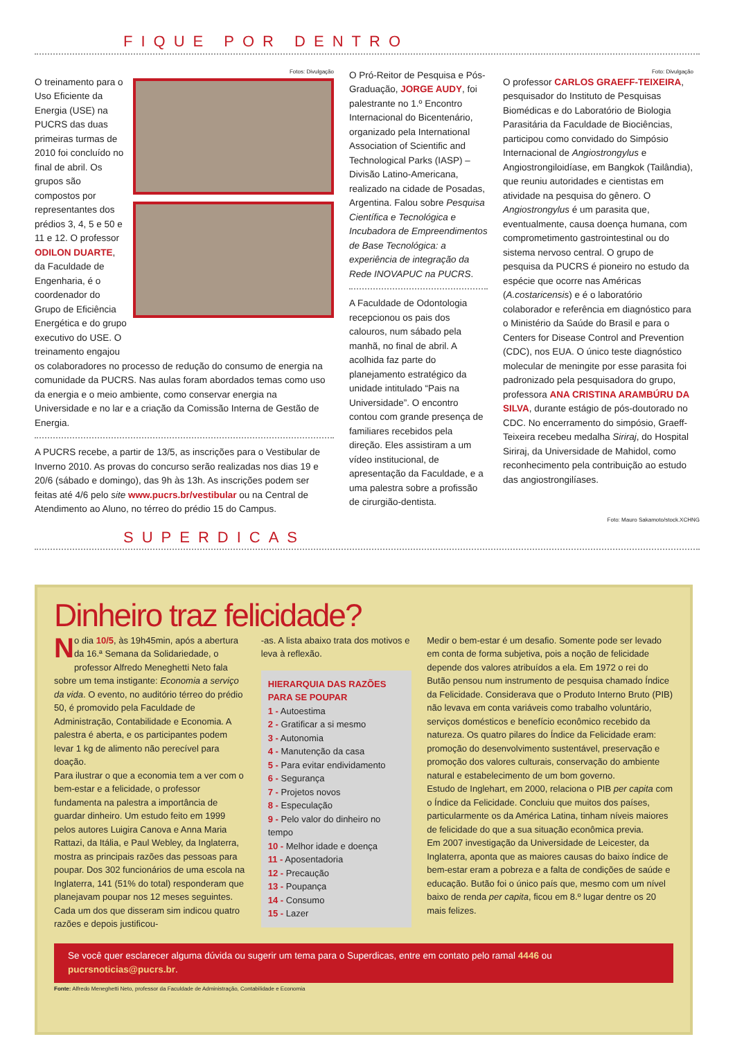FIQUE POR DENTRO
Fotos: Divulgação
O treinamento para o Uso Eficiente da Energia (USE) na PUCRS das duas primeiras turmas de 2010 foi concluído no final de abril. Os grupos são compostos por representantes dos prédios 3, 4, 5 e 50 e 11 e 12. O professor ODILON DUARTE, da Faculdade de Engenharia, é o coordenador do Grupo de Eficiência Energética e do grupo executivo do USE. O treinamento engajou
os colaboradores no processo de redução do consumo de energia na comunidade da PUCRS. Nas aulas foram abordados temas como uso da energia e o meio ambiente, como conservar energia na Universidade e no lar e a criação da Comissão Interna de Gestão de Energia.
A PUCRS recebe, a partir de 13/5, as inscrições para o Vestibular de Inverno 2010. As provas do concurso serão realizadas nos dias 19 e 20/6 (sábado e domingo), das 9h às 13h. As inscrições podem ser feitas até 4/6 pelo site www.pucrs.br/vestibular ou na Central de Atendimento ao Aluno, no térreo do prédio 15 do Campus.
O Pró-Reitor de Pesquisa e Pós-Graduação, JORGE AUDY, foi palestrante no 1.º Encontro Internacional do Bicentenário, organizado pela International Association of Scientific and Technological Parks (IASP) – Divisão Latino-Americana, realizado na cidade de Posadas, Argentina. Falou sobre Pesquisa Científica e Tecnológica e Incubadora de Empreendimentos de Base Tecnológica: a experiência de integração da Rede INOVAPUC na PUCRS.
A Faculdade de Odontologia recepcionou os pais dos calouros, num sábado pela manhã, no final de abril. A acolhida faz parte do planejamento estratégico da unidade intitulado “Pais na Universidade”. O encontro contou com grande presença de familiares recebidos pela direção. Eles assistiram a um vídeo institucional, de apresentação da Faculdade, e a uma palestra sobre a profissão de cirurgião-dentista.
Foto: Divulgação
O professor CARLOS GRAEFF-TEIXEIRA, pesquisador do Instituto de Pesquisas Biomédicas e do Laboratório de Biologia Parasitária da Faculdade de Biociências, participou como convidado do Simpósio Internacional de Angiostrongylus e Angiostrongiloidíase, em Bangkok (Tailândia), que reuniu autoridades e cientistas em atividade na pesquisa do gênero. O Angiostrongylus é um parasita que, eventualmente, causa doença humana, com comprometimento gastrointestinal ou do sistema nervoso central. O grupo de pesquisa da PUCRS é pioneiro no estudo da espécie que ocorre nas Américas (A.costaricensis) e é o laboratório colaborador e referência em diagnóstico para o Ministério da Saúde do Brasil e para o Centers for Disease Control and Prevention (CDC), nos EUA. O único teste diagnóstico molecular de meningite por esse parasita foi padronizado pela pesquisadora do grupo, professora ANA CRISTINA ARAMBÚRU DA SILVA, durante estágio de pós-doutorado no CDC. No encerramento do simpósio, Graeff-Teixeira recebeu medalha Siriraj, do Hospital Siriraj, da Universidade de Mahidol, como reconhecimento pela contribuição ao estudo das angiostrongilíases.
Foto: Mauro Sakamoto/stock.XCHNG
SUPERDICAS
Dinheiro traz felicidade?
No dia 10/5, às 19h45min, após a abertura da 16.ª Semana da Solidariedade, o professor Alfredo Meneghetti Neto fala sobre um tema instigante: Economia a serviço da vida. O evento, no auditório térreo do prédio 50, é promovido pela Faculdade de Administração, Contabilidade e Economia. A palestra é aberta, e os participantes podem levar 1 kg de alimento não perecível para doação.
Para ilustrar o que a economia tem a ver com o bem-estar e a felicidade, o professor fundamenta na palestra a importância de guardar dinheiro. Um estudo feito em 1999 pelos autores Luigira Canova e Anna Maria Rattazi, da Itália, e Paul Webley, da Inglaterra, mostra as principais razões das pessoas para poupar. Dos 302 funcionários de uma escola na Inglaterra, 141 (51% do total) responderam que planejavam poupar nos 12 meses seguintes. Cada um dos que disseram sim indicou quatro razões e depois justificou-
-as. A lista abaixo trata dos motivos e leva à reflexão.
HIERARQUIA DAS RAZÕES PARA SE POUPAR
1 - Autoestima
2 - Gratificar a si mesmo
3 - Autonomia
4 - Manutenção da casa
5 - Para evitar endividamento
6 - Segurança
7 - Projetos novos
8 - Especulação
9 - Pelo valor do dinheiro no tempo
10 - Melhor idade e doença
11 - Aposentadoria
12 - Precaução
13 - Poupança
14 - Consumo
15 - Lazer
Medir o bem-estar é um desafio. Somente pode ser levado em conta de forma subjetiva, pois a noção de felicidade depende dos valores atribuídos a ela. Em 1972 o rei do Butão pensou num instrumento de pesquisa chamado Índice da Felicidade. Considerava que o Produto Interno Bruto (PIB) não levava em conta variáveis como trabalho voluntário, serviços domésticos e benefício econômico recebido da natureza. Os quatro pilares do Índice da Felicidade eram: promoção do desenvolvimento sustentável, preservação e promoção dos valores culturais, conservação do ambiente natural e estabelecimento de um bom governo.
Estudo de Inglehart, em 2000, relaciona o PIB per capita com o Índice da Felicidade. Concluiu que muitos dos países, particularmente os da América Latina, tinham níveis maiores de felicidade do que a sua situação econômica previa.
Em 2007 investigação da Universidade de Leicester, da Inglaterra, aponta que as maiores causas do baixo índice de bem-estar eram a pobreza e a falta de condições de saúde e educação. Butão foi o único país que, mesmo com um nível baixo de renda per capita, ficou em 8.º lugar dentre os 20 mais felizes.
Se você quer esclarecer alguma dúvida ou sugerir um tema para o Superdicas, entre em contato pelo ramal 4446 ou pucrsnoticias@pucrs.br.
Fonte: Alfredo Meneghetti Neto, professor da Faculdade de Administração, Contabilidade e Economia